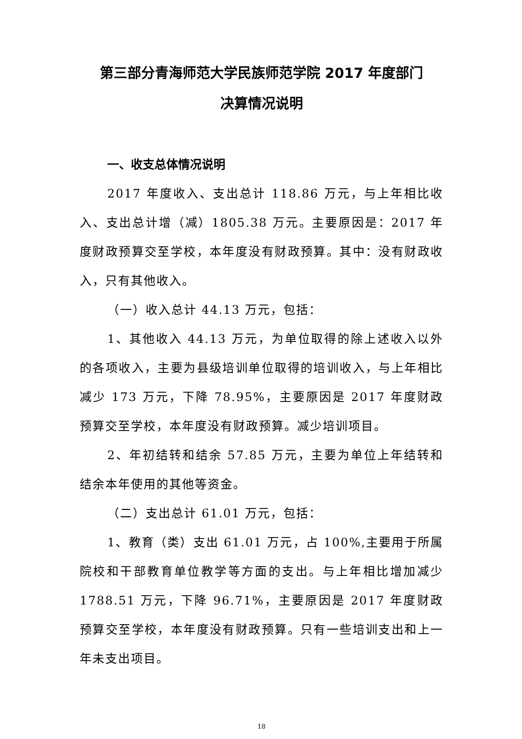第三部分青海师范大学民族师范学院 2017 年度部门
决算情况说明
一、收支总体情况说明
2017 年度收入、支出总计 118.86 万元，与上年相比收入、支出总计增（减）1805.38 万元。主要原因是：2017 年度财政预算交至学校，本年度没有财政预算。其中：没有财政收入，只有其他收入。
（一）收入总计 44.13 万元，包括：
1、其他收入 44.13 万元，为单位取得的除上述收入以外的各项收入，主要为县级培训单位取得的培训收入，与上年相比减少 173 万元，下降 78.95%，主要原因是 2017 年度财政预算交至学校，本年度没有财政预算。减少培训项目。
2、年初结转和结余 57.85 万元，主要为单位上年结转和结余本年使用的其他等资金。
（二）支出总计 61.01 万元，包括：
1、教育（类）支出 61.01 万元，占 100%,主要用于所属院校和干部教育单位教学等方面的支出。与上年相比增加减少 1788.51 万元，下降 96.71%，主要原因是 2017 年度财政预算交至学校，本年度没有财政预算。只有一些培训支出和上一年未支出项目。
18